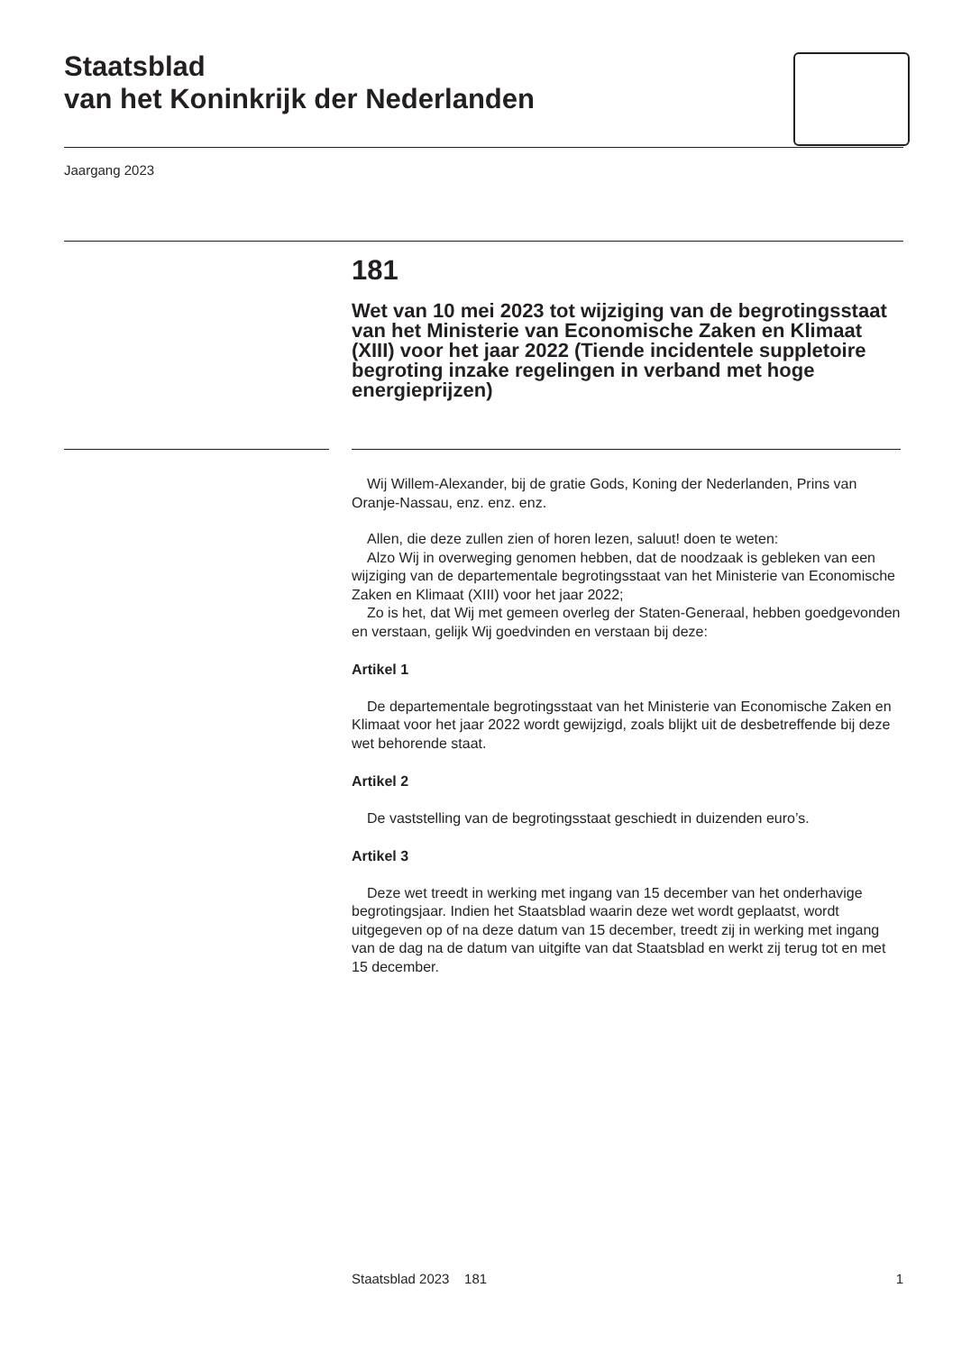Staatsblad
van het Koninkrijk der Nederlanden
Jaargang 2023
181
Wet van 10 mei 2023 tot wijziging van de begrotingsstaat van het Ministerie van Economische Zaken en Klimaat (XIII) voor het jaar 2022 (Tiende incidentele suppletoire begroting inzake regelingen in verband met hoge energieprijzen)
Wij Willem-Alexander, bij de gratie Gods, Koning der Nederlanden, Prins van Oranje-Nassau, enz. enz. enz.
Allen, die deze zullen zien of horen lezen, saluut! doen te weten:
Alzo Wij in overweging genomen hebben, dat de noodzaak is gebleken van een wijziging van de departementale begrotingsstaat van het Ministerie van Economische Zaken en Klimaat (XIII) voor het jaar 2022;
Zo is het, dat Wij met gemeen overleg der Staten-Generaal, hebben goedgevonden en verstaan, gelijk Wij goedvinden en verstaan bij deze:
Artikel 1
De departementale begrotingsstaat van het Ministerie van Economische Zaken en Klimaat voor het jaar 2022 wordt gewijzigd, zoals blijkt uit de desbetreffende bij deze wet behorende staat.
Artikel 2
De vaststelling van de begrotingsstaat geschiedt in duizenden euro’s.
Artikel 3
Deze wet treedt in werking met ingang van 15 december van het onderhavige begrotingsjaar. Indien het Staatsblad waarin deze wet wordt geplaatst, wordt uitgegeven op of na deze datum van 15 december, treedt zij in werking met ingang van de dag na de datum van uitgifte van dat Staatsblad en werkt zij terug tot en met 15 december.
Staatsblad 2023 181 1